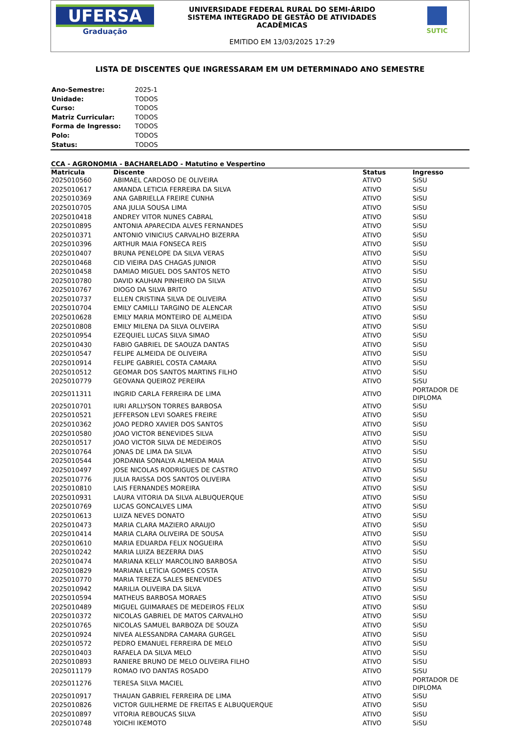UFERSA
Graduação
UNIVERSIDADE FEDERAL RURAL DO SEMI-ÁRIDO
SISTEMA INTEGRADO DE GESTÃO DE ATIVIDADES
ACADÊMICAS
EMITIDO EM 13/03/2025 17:29
SUTIC
LISTA DE DISCENTES QUE INGRESSARAM EM UM DETERMINADO ANO SEMESTRE
| Ano-Semestre: | 2025-1 |
| Unidade: | TODOS |
| Curso: | TODOS |
| Matriz Curricular: | TODOS |
| Forma de Ingresso: | TODOS |
| Polo: | TODOS |
| Status: | TODOS |
CCA - AGRONOMIA - BACHARELADO - Matutino e Vespertino
| Matricula | Discente | Status | Ingresso |
| --- | --- | --- | --- |
| 2025010560 | ABIMAEL CARDOSO DE OLIVEIRA | ATIVO | SiSU |
| 2025010617 | AMANDA LETICIA FERREIRA DA SILVA | ATIVO | SiSU |
| 2025010369 | ANA GABRIELLA FREIRE CUNHA | ATIVO | SiSU |
| 2025010705 | ANA JULIA SOUSA LIMA | ATIVO | SiSU |
| 2025010418 | ANDREY VITOR NUNES CABRAL | ATIVO | SiSU |
| 2025010895 | ANTONIA APARECIDA ALVES FERNANDES | ATIVO | SiSU |
| 2025010371 | ANTONIO VINICIUS CARVALHO BIZERRA | ATIVO | SiSU |
| 2025010396 | ARTHUR MAIA FONSECA REIS | ATIVO | SiSU |
| 2025010407 | BRUNA PENELOPE DA SILVA VERAS | ATIVO | SiSU |
| 2025010468 | CID VIEIRA DAS CHAGAS JUNIOR | ATIVO | SiSU |
| 2025010458 | DAMIAO MIGUEL DOS SANTOS NETO | ATIVO | SiSU |
| 2025010780 | DAVID KAUHAN PINHEIRO DA SILVA | ATIVO | SiSU |
| 2025010767 | DIOGO DA SILVA BRITO | ATIVO | SiSU |
| 2025010737 | ELLEN CRISTINA SILVA DE OLIVEIRA | ATIVO | SiSU |
| 2025010704 | EMILY CAMILLI TARGINO DE ALENCAR | ATIVO | SiSU |
| 2025010628 | EMILY MARIA MONTEIRO DE ALMEIDA | ATIVO | SiSU |
| 2025010808 | EMILY MILENA DA SILVA OLIVEIRA | ATIVO | SiSU |
| 2025010954 | EZEQUIEL LUCAS SILVA SIMAO | ATIVO | SiSU |
| 2025010430 | FABIO GABRIEL DE SAOUZA DANTAS | ATIVO | SiSU |
| 2025010547 | FELIPE ALMEIDA DE OLIVEIRA | ATIVO | SiSU |
| 2025010914 | FELIPE GABRIEL COSTA CAMARA | ATIVO | SiSU |
| 2025010512 | GEOMAR DOS SANTOS MARTINS FILHO | ATIVO | SiSU |
| 2025010779 | GEOVANA QUEIROZ PEREIRA | ATIVO | SiSU |
| 2025011311 | INGRID CARLA FERREIRA DE LIMA | ATIVO | PORTADOR DE DIPLOMA |
| 2025010701 | IURI ARLLYSON TORRES BARBOSA | ATIVO | SiSU |
| 2025010521 | JEFFERSON LEVI SOARES FREIRE | ATIVO | SiSU |
| 2025010362 | JOAO PEDRO XAVIER DOS SANTOS | ATIVO | SiSU |
| 2025010580 | JOAO VICTOR BENEVIDES SILVA | ATIVO | SiSU |
| 2025010517 | JOAO VICTOR SILVA DE MEDEIROS | ATIVO | SiSU |
| 2025010764 | JONAS DE LIMA DA SILVA | ATIVO | SiSU |
| 2025010544 | JORDANIA SONALYA ALMEIDA MAIA | ATIVO | SiSU |
| 2025010497 | JOSE NICOLAS RODRIGUES DE CASTRO | ATIVO | SiSU |
| 2025010776 | JULIA RAISSA DOS SANTOS OLIVEIRA | ATIVO | SiSU |
| 2025010810 | LAIS FERNANDES MOREIRA | ATIVO | SiSU |
| 2025010931 | LAURA VITORIA DA SILVA ALBUQUERQUE | ATIVO | SiSU |
| 2025010769 | LUCAS GONCALVES LIMA | ATIVO | SiSU |
| 2025010613 | LUIZA NEVES DONATO | ATIVO | SiSU |
| 2025010473 | MARIA CLARA MAZIERO ARAUJO | ATIVO | SiSU |
| 2025010414 | MARIA CLARA OLIVEIRA DE SOUSA | ATIVO | SiSU |
| 2025010610 | MARIA EDUARDA FELIX NOGUEIRA | ATIVO | SiSU |
| 2025010242 | MARIA LUIZA BEZERRA DIAS | ATIVO | SiSU |
| 2025010474 | MARIANA KELLY MARCOLINO BARBOSA | ATIVO | SiSU |
| 2025010829 | MARIANA LETÍCIA GOMES COSTA | ATIVO | SiSU |
| 2025010770 | MARIA TEREZA SALES BENEVIDES | ATIVO | SiSU |
| 2025010942 | MARILIA OLIVEIRA DA SILVA | ATIVO | SiSU |
| 2025010594 | MATHEUS BARBOSA MORAES | ATIVO | SiSU |
| 2025010489 | MIGUEL GUIMARAES DE MEDEIROS FELIX | ATIVO | SiSU |
| 2025010372 | NICOLAS GABRIEL DE MATOS CARVALHO | ATIVO | SiSU |
| 2025010765 | NICOLAS SAMUEL BARBOZA DE SOUZA | ATIVO | SiSU |
| 2025010924 | NIVEA ALESSANDRA CAMARA GURGEL | ATIVO | SiSU |
| 2025010572 | PEDRO EMANUEL FERREIRA DE MELO | ATIVO | SiSU |
| 2025010403 | RAFAELA DA SILVA MELO | ATIVO | SiSU |
| 2025010893 | RANIERE BRUNO DE MELO OLIVEIRA FILHO | ATIVO | SiSU |
| 2025011179 | ROMAO IVO DANTAS ROSADO | ATIVO | SiSU |
| 2025011276 | TERESA SILVA MACIEL | ATIVO | PORTADOR DE DIPLOMA |
| 2025010917 | THAUAN GABRIEL FERREIRA DE LIMA | ATIVO | SiSU |
| 2025010826 | VICTOR GUILHERME DE FREITAS E ALBUQUERQUE | ATIVO | SiSU |
| 2025010897 | VITORIA REBOUCAS SILVA | ATIVO | SiSU |
| 2025010748 | YOICHI IKEMOTO | ATIVO | SiSU |